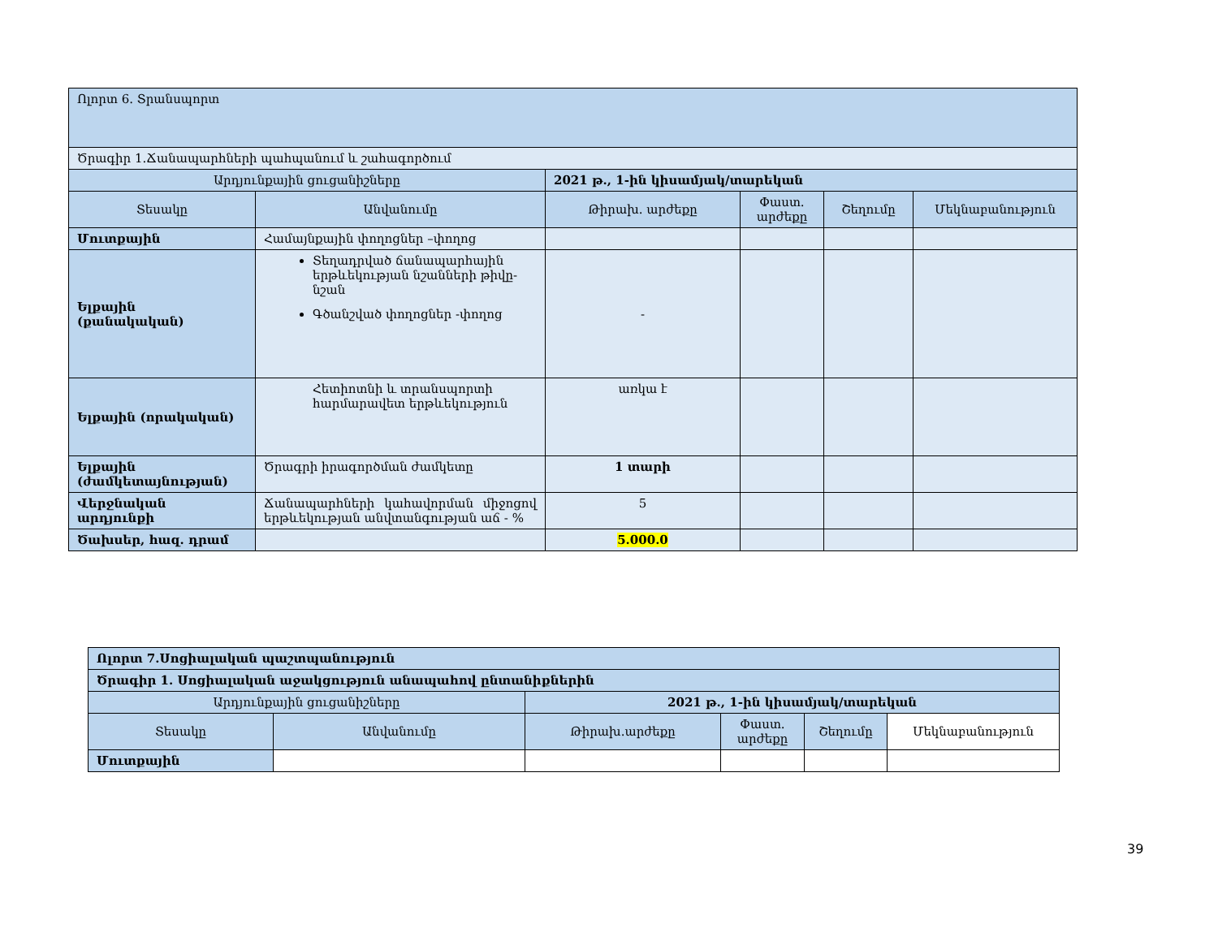| Ոլորտ 6. Տրանսպորտ | | | | | |
| Ծրագիր 1.Ճանապարհների պահպանում և շահագործում | | | | | |
| Արդյունքային ցուցանիշները | | 2021 թ., 1-ին կիսամյակ/տարեկան | | | |
| Տեսակը | Անվանումը | Թիրախ. արժեքը | Փաստ. արժեքը | Շեղումը | Մեկնաբանություն |
| Մուտքային | Համայնքային փողոցներ –փողոց | | | | |
| Ելքային (քանակական) | Տեղադրված ճանապարհային երթևեկության նշանների թիվը-նշան Գծանշված փողոցներ -փողոց | - | | | |
| Ելքային (որակական) | Հետիոտնի և տրանսպորտի հարմարավետ երթևեկություն | առկա է | | | |
| Ելքային (ժամկետայնության) | Ծրագրի իրագործման ժամկետը | 1 տարի | | | |
| Վերջնական արդյունքի | Ճանապարհների կահավորման միջոցով երթևեկության անվտանգության աճ - % | 5 | | | |
| Ծախսեր, հազ. դրամ | | 5.000.0 | | | |
| Ոլորտ 7.Սոցիալական պաշտպանություն | | | | | |
| Ծրագիր 1. Սոցիալական աջակցություն անապահով ընտանիքներին | | | | | |
| Արդյունքային ցուցանիշները | | 2021 թ., 1-ին կիսամյակ/տարեկան | | | |
| Տեսակը | Անվանումը | Թիրախ.արժեքը | Փաստ. արժեքը | Շեղումը | Մեկնաբանություն |
| Մուտքային | | | | | |
39